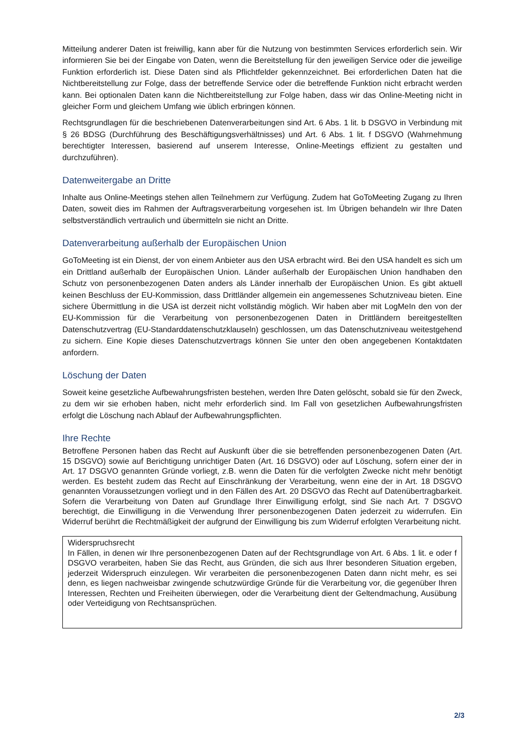Mitteilung anderer Daten ist freiwillig, kann aber für die Nutzung von bestimmten Services erforderlich sein. Wir informieren Sie bei der Eingabe von Daten, wenn die Bereitstellung für den jeweiligen Service oder die jeweilige Funktion erforderlich ist. Diese Daten sind als Pflichtfelder gekennzeichnet. Bei erforderlichen Daten hat die Nichtbereitstellung zur Folge, dass der betreffende Service oder die betreffende Funktion nicht erbracht werden kann. Bei optionalen Daten kann die Nichtbereitstellung zur Folge haben, dass wir das Online-Meeting nicht in gleicher Form und gleichem Umfang wie üblich erbringen können.
Rechtsgrundlagen für die beschriebenen Datenverarbeitungen sind Art. 6 Abs. 1 lit. b DSGVO in Verbindung mit § 26 BDSG (Durchführung des Beschäftigungsverhältnisses) und Art. 6 Abs. 1 lit. f DSGVO (Wahrnehmung berechtigter Interessen, basierend auf unserem Interesse, Online-Meetings effizient zu gestalten und durchzuführen).
Datenweitergabe an Dritte
Inhalte aus Online-Meetings stehen allen Teilnehmern zur Verfügung. Zudem hat GoToMeeting Zugang zu Ihren Daten, soweit dies im Rahmen der Auftragsverarbeitung vorgesehen ist. Im Übrigen behandeln wir Ihre Daten selbstverständlich vertraulich und übermitteln sie nicht an Dritte.
Datenverarbeitung außerhalb der Europäischen Union
GoToMeeting ist ein Dienst, der von einem Anbieter aus den USA erbracht wird. Bei den USA handelt es sich um ein Drittland außerhalb der Europäischen Union. Länder außerhalb der Europäischen Union handhaben den Schutz von personenbezogenen Daten anders als Länder innerhalb der Europäischen Union. Es gibt aktuell keinen Beschluss der EU-Kommission, dass Drittländer allgemein ein angemessenes Schutzniveau bieten. Eine sichere Übermittlung in die USA ist derzeit nicht vollständig möglich. Wir haben aber mit LogMeIn den von der EU-Kommission für die Verarbeitung von personenbezogenen Daten in Drittländern bereitgestellten Datenschutzvertrag (EU-Standarddatenschutzklauseln) geschlossen, um das Datenschutzniveau weitestgehend zu sichern. Eine Kopie dieses Datenschutzvertrags können Sie unter den oben angegebenen Kontaktdaten anfordern.
Löschung der Daten
Soweit keine gesetzliche Aufbewahrungsfristen bestehen, werden Ihre Daten gelöscht, sobald sie für den Zweck, zu dem wir sie erhoben haben, nicht mehr erforderlich sind. Im Fall von gesetzlichen Aufbewahrungsfristen erfolgt die Löschung nach Ablauf der Aufbewahrungspflichten.
Ihre Rechte
Betroffene Personen haben das Recht auf Auskunft über die sie betreffenden personenbezogenen Daten (Art. 15 DSGVO) sowie auf Berichtigung unrichtiger Daten (Art. 16 DSGVO) oder auf Löschung, sofern einer der in Art. 17 DSGVO genannten Gründe vorliegt, z.B. wenn die Daten für die verfolgten Zwecke nicht mehr benötigt werden. Es besteht zudem das Recht auf Einschränkung der Verarbeitung, wenn eine der in Art. 18 DSGVO genannten Voraussetzungen vorliegt und in den Fällen des Art. 20 DSGVO das Recht auf Datenübertragbarkeit. Sofern die Verarbeitung von Daten auf Grundlage Ihrer Einwilligung erfolgt, sind Sie nach Art. 7 DSGVO berechtigt, die Einwilligung in die Verwendung Ihrer personenbezogenen Daten jederzeit zu widerrufen. Ein Widerruf berührt die Rechtmäßigkeit der aufgrund der Einwilligung bis zum Widerruf erfolgten Verarbeitung nicht.
Widerspruchsrecht
In Fällen, in denen wir Ihre personenbezogenen Daten auf der Rechtsgrundlage von Art. 6 Abs. 1 lit. e oder f DSGVO verarbeiten, haben Sie das Recht, aus Gründen, die sich aus Ihrer besonderen Situation ergeben, jederzeit Widerspruch einzulegen. Wir verarbeiten die personenbezogenen Daten dann nicht mehr, es sei denn, es liegen nachweisbar zwingende schutzwürdige Gründe für die Verarbeitung vor, die gegenüber Ihren Interessen, Rechten und Freiheiten überwiegen, oder die Verarbeitung dient der Geltendmachung, Ausübung oder Verteidigung von Rechtsansprüchen.
2/3